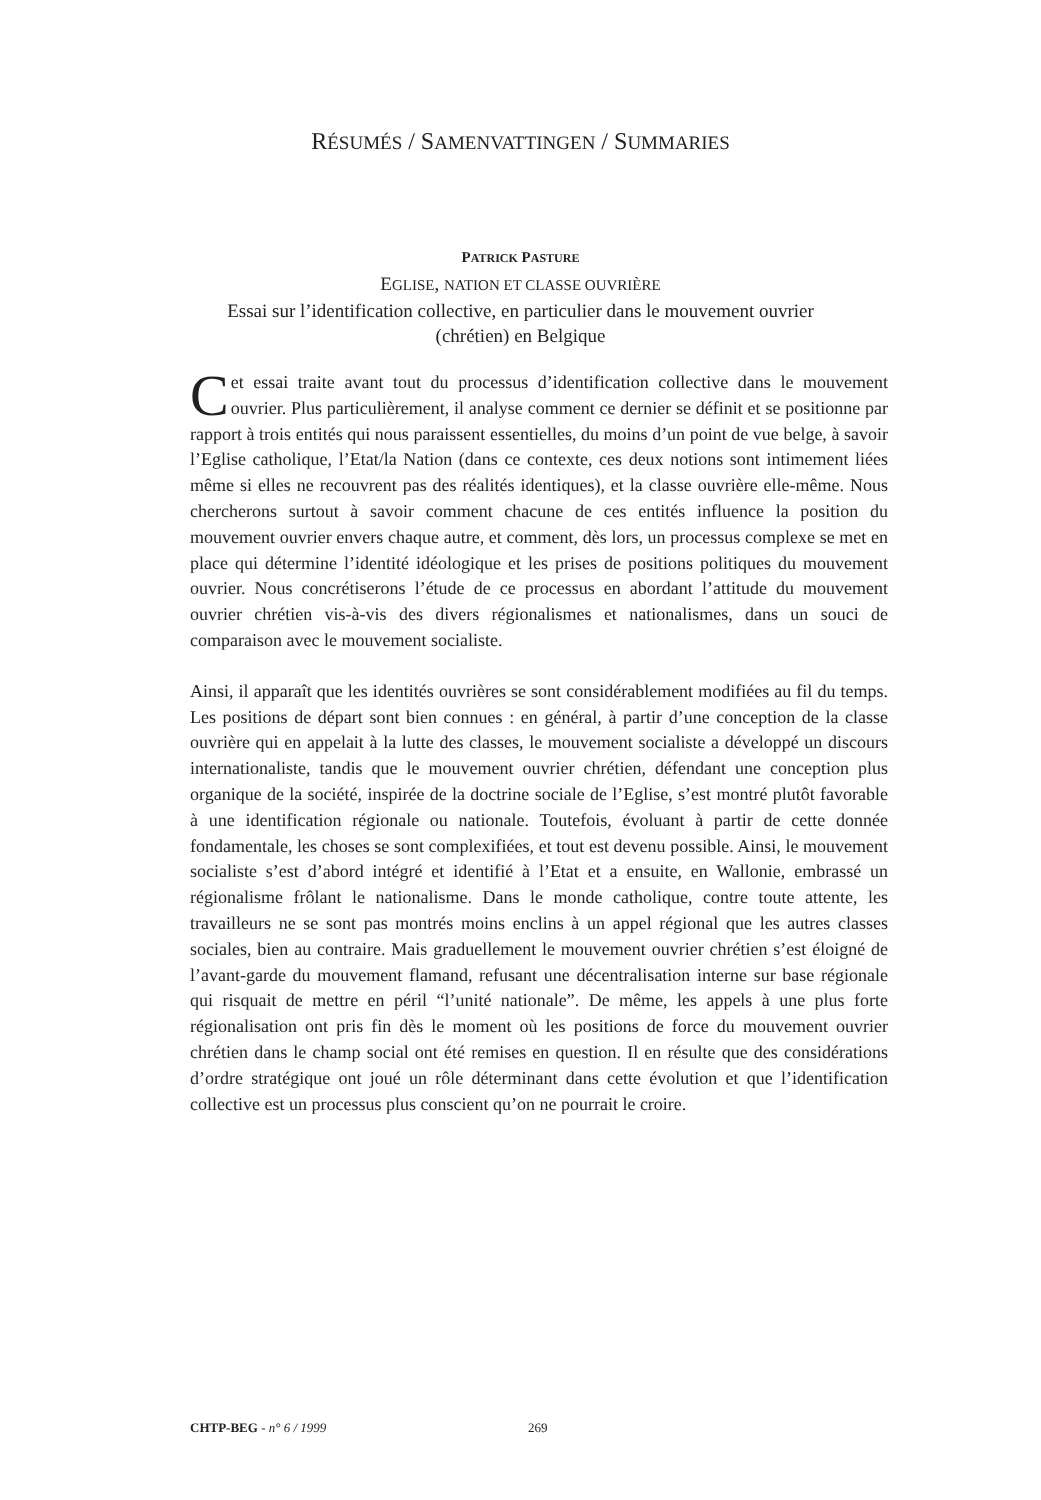RÉSUMÉS / SAMENVATTINGEN / SUMMARIES
PATRICK PASTURE
EGLISE, NATION ET CLASSE OUVRIÈRE
Essai sur l’identification collective, en particulier dans le mouvement ouvrier
(chrétien) en Belgique
Cet essai traite avant tout du processus d’identification collective dans le mouvement ouvrier. Plus particulièrement, il analyse comment ce dernier se définit et se positionne par rapport à trois entités qui nous paraissent essentielles, du moins d’un point de vue belge, à savoir l’Eglise catholique, l’Etat/la Nation (dans ce contexte, ces deux notions sont intimement liées même si elles ne recouvrent pas des réalités identiques), et la classe ouvrière elle-même. Nous chercherons surtout à savoir comment chacune de ces entités influence la position du mouvement ouvrier envers chaque autre, et comment, dès lors, un processus complexe se met en place qui détermine l’identité idéologique et les prises de positions politiques du mouvement ouvrier. Nous concrétiserons l’étude de ce processus en abordant l’attitude du mouvement ouvrier chrétien vis-à-vis des divers régionalismes et nationalismes, dans un souci de comparaison avec le mouvement socialiste.
Ainsi, il apparaît que les identités ouvrières se sont considérablement modifiées au fil du temps. Les positions de départ sont bien connues : en général, à partir d’une conception de la classe ouvrière qui en appelait à la lutte des classes, le mouvement socialiste a développé un discours internationaliste, tandis que le mouvement ouvrier chrétien, défendant une conception plus organique de la société, inspirée de la doctrine sociale de l’Eglise, s’est montré plutôt favorable à une identification régionale ou nationale. Toutefois, évoluant à partir de cette donnée fondamentale, les choses se sont complexifiées, et tout est devenu possible. Ainsi, le mouvement socialiste s’est d’abord intégré et identifié à l’Etat et a ensuite, en Wallonie, embrassé un régionalisme frôlant le nationalisme. Dans le monde catholique, contre toute attente, les travailleurs ne se sont pas montrés moins enclins à un appel régional que les autres classes sociales, bien au contraire. Mais graduellement le mouvement ouvrier chrétien s’est éloigné de l’avant-garde du mouvement flamand, refusant une décentralisation interne sur base régionale qui risquait de mettre en péril “l’unité nationale”. De même, les appels à une plus forte régionalisation ont pris fin dès le moment où les positions de force du mouvement ouvrier chrétien dans le champ social ont été remises en question. Il en résulte que des considérations d’ordre stratégique ont joué un rôle déterminant dans cette évolution et que l’identification collective est un processus plus conscient qu’on ne pourrait le croire.
CHTP-BEG - n° 6 / 1999 269